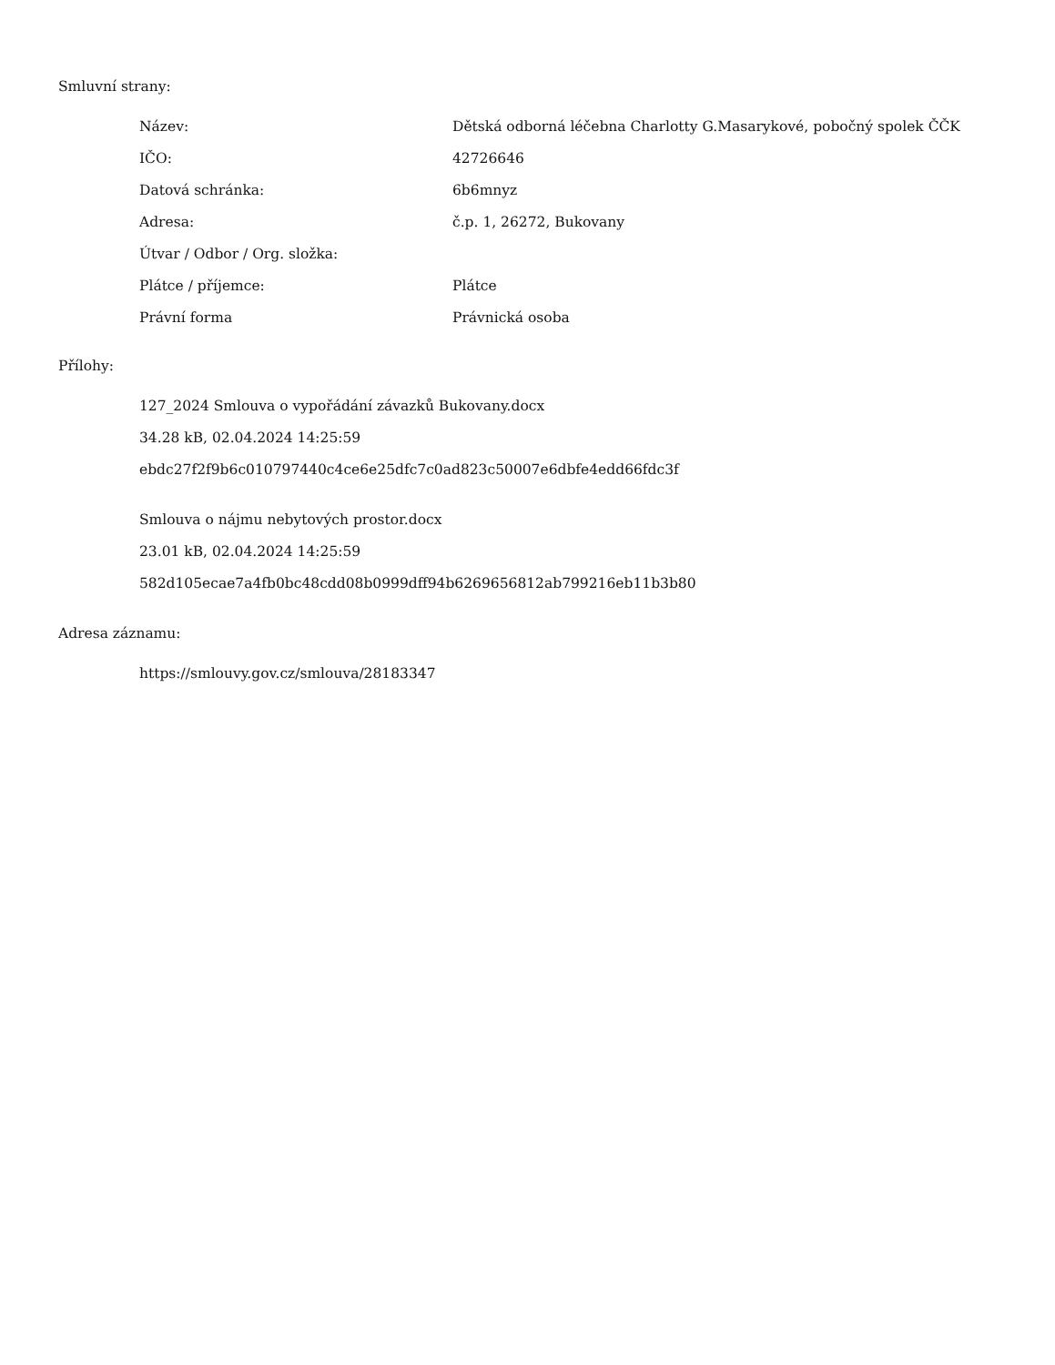Smluvní strany:
| Název: | Dětská odborná léčebna Charlotty G.Masarykové, pobočný spolek ČČK |
| IČO: | 42726646 |
| Datová schránka: | 6b6mnyz |
| Adresa: | č.p. 1, 26272, Bukovany |
| Útvar / Odbor / Org. složka: | |
| Plátce / příjemce: | Plátce |
| Právní forma | Právnická osoba |
Přílohy:
127_2024 Smlouva o vypořádání závazků Bukovany.docx
34.28 kB, 02.04.2024 14:25:59
ebdc27f2f9b6c010797440c4ce6e25dfc7c0ad823c50007e6dbfe4edd66fdc3f
Smlouva o nájmu nebytových prostor.docx
23.01 kB, 02.04.2024 14:25:59
582d105ecae7a4fb0bc48cdd08b0999dff94b6269656812ab799216eb11b3b80
Adresa záznamu:
https://smlouvy.gov.cz/smlouva/28183347